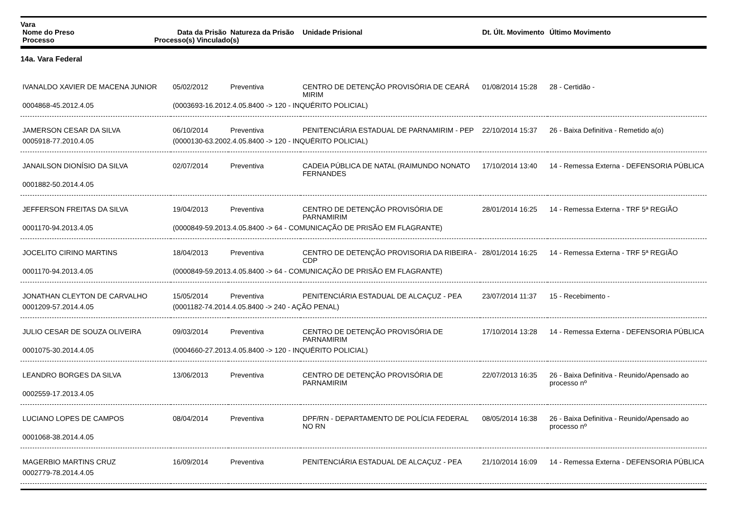| Vara | | | | | |
| --- | --- | --- | --- | --- | --- |
| Nome do Preso | Data da Prisão | Natureza da Prisão | Unidade Prisional | Dt. Últ. Movimento | Último Movimento |
| Processo | Processo(s) Vinculado(s) | | | | |
14a. Vara Federal
| IVANALDO XAVIER DE MACENA JUNIOR | 05/02/2012 | Preventiva | CENTRO DE DETENÇÃO PROVISÓRIA DE CEARÁ MIRIM | 01/08/2014 15:28 | 28 - Certidão - |
| 0004868-45.2012.4.05 | (0003693-16.2012.4.05.8400 -> 120 - INQUÉRITO POLICIAL) | | | | |
| JAMERSON CESAR DA SILVA | 06/10/2014 | Preventiva | PENITENCIÁRIA ESTADUAL DE PARNAMIRIM - PEP | 22/10/2014 15:37 | 26 - Baixa Definitiva - Remetido a(o) |
| 0005918-77.2010.4.05 | (0000130-63.2002.4.05.8400 -> 120 - INQUÉRITO POLICIAL) | | | | |
| JANAILSON DIONÍSIO DA SILVA | 02/07/2014 | Preventiva | CADEIA PÚBLICA DE NATAL (RAIMUNDO NONATO FERNANDES | 17/10/2014 13:40 | 14 - Remessa Externa - DEFENSORIA PÚBLICA |
| 0001882-50.2014.4.05 | | | | | |
| JEFFERSON FREITAS DA SILVA | 19/04/2013 | Preventiva | CENTRO DE DETENÇÃO PROVISÓRIA DE PARNAMIRIM | 28/01/2014 16:25 | 14 - Remessa Externa - TRF 5ª REGIÃO |
| 0001170-94.2013.4.05 | (0000849-59.2013.4.05.8400 -> 64 - COMUNICAÇÃO DE PRISÃO EM FLAGRANTE) | | | | |
| JOCELITO CIRINO MARTINS | 18/04/2013 | Preventiva | CENTRO DE DETENÇÃO PROVISORIA DA RIBEIRA - CDP | 28/01/2014 16:25 | 14 - Remessa Externa - TRF 5ª REGIÃO |
| 0001170-94.2013.4.05 | (0000849-59.2013.4.05.8400 -> 64 - COMUNICAÇÃO DE PRISÃO EM FLAGRANTE) | | | | |
| JONATHAN CLEYTON DE CARVALHO | 15/05/2014 | Preventiva | PENITENCIÁRIA ESTADUAL DE ALCAÇUZ - PEA | 23/07/2014 11:37 | 15 - Recebimento - |
| 0001209-57.2014.4.05 | (0001182-74.2014.4.05.8400 -> 240 - AÇÃO PENAL) | | | | |
| JULIO CESAR DE SOUZA OLIVEIRA | 09/03/2014 | Preventiva | CENTRO DE DETENÇÃO PROVISÓRIA DE PARNAMIRIM | 17/10/2014 13:28 | 14 - Remessa Externa - DEFENSORIA PÚBLICA |
| 0001075-30.2014.4.05 | (0004660-27.2013.4.05.8400 -> 120 - INQUÉRITO POLICIAL) | | | | |
| LEANDRO BORGES DA SILVA | 13/06/2013 | Preventiva | CENTRO DE DETENÇÃO PROVISÓRIA DE PARNAMIRIM | 22/07/2013 16:35 | 26 - Baixa Definitiva - Reunido/Apensado ao processo nº |
| 0002559-17.2013.4.05 | | | | | |
| LUCIANO LOPES DE CAMPOS | 08/04/2014 | Preventiva | DPF/RN - DEPARTAMENTO DE POLÍCIA FEDERAL NO RN | 08/05/2014 16:38 | 26 - Baixa Definitiva - Reunido/Apensado ao processo nº |
| 0001068-38.2014.4.05 | | | | | |
| MAGERBIO MARTINS CRUZ | 16/09/2014 | Preventiva | PENITENCIÁRIA ESTADUAL DE ALCAÇUZ - PEA | 21/10/2014 16:09 | 14 - Remessa Externa - DEFENSORIA PÚBLICA |
| 0002779-78.2014.4.05 | | | | | |